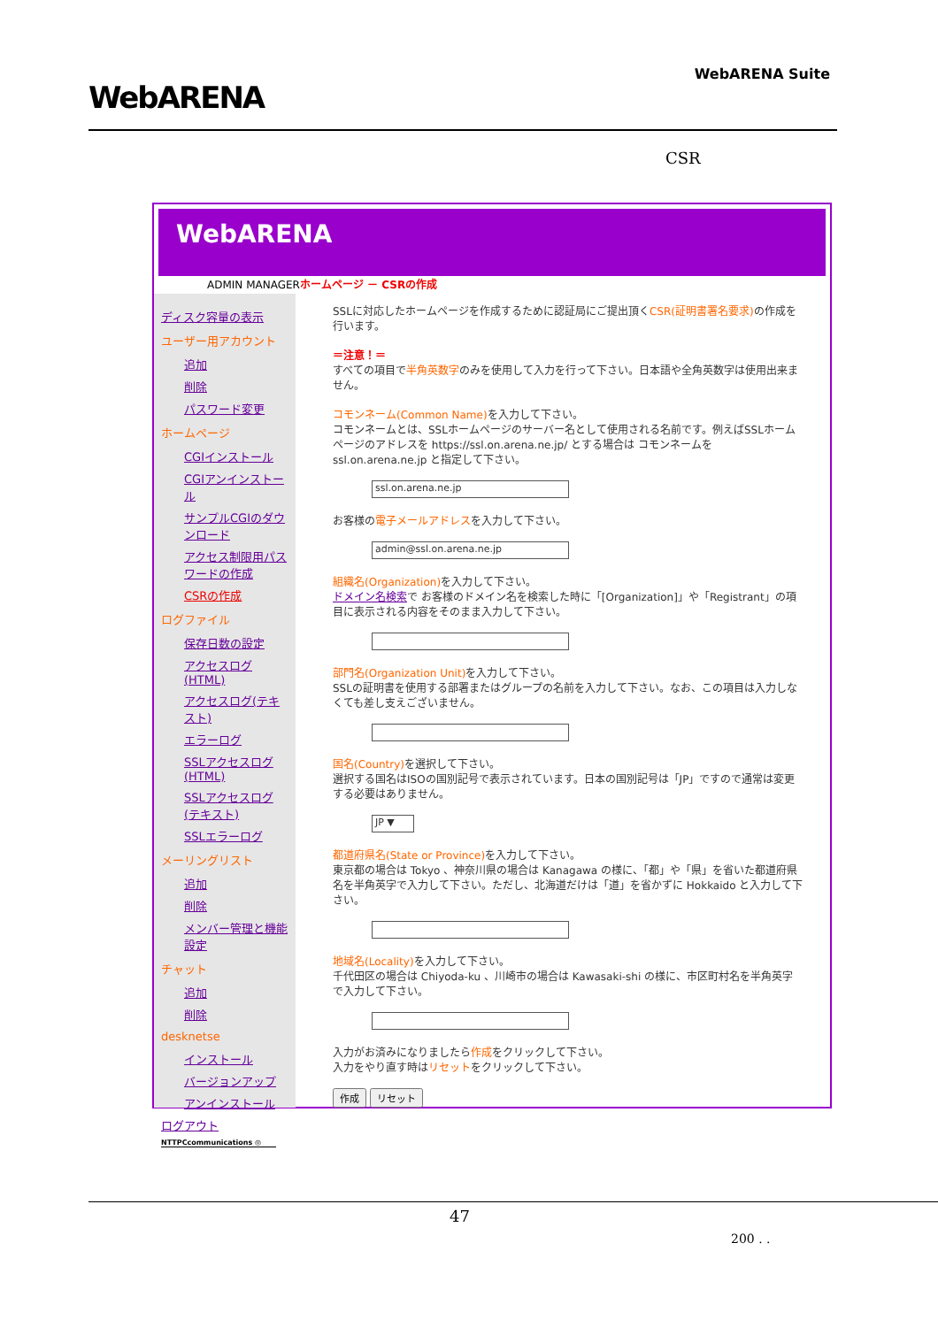WebARENA
WebARENA Suite
CSR
WebARENA
ADMIN MANAGERホームページ － CSRの作成
ディスク容量の表示
ユーザー用アカウント
追加
削除
パスワード変更
ホームページ
CGIインストール
CGIアンインストール
サンプルCGIのダウンロード
アクセス制限用パスワードの作成
CSRの作成
ログファイル
保存日数の設定
アクセスログ(HTML)
アクセスログ(テキスト)
エラーログ
SSLアクセスログ(HTML)
SSLアクセスログ(テキスト)
SSLエラーログ
メーリングリスト
追加
削除
メンバー管理と機能設定
チャット
追加
削除
desknetse
インストール
バージョンアップ
アンインストール
ログアウト
NTTPCcommunications ◎
SSLに対応したホームページを作成するために認証局にご提出頂くCSR(証明書署名要求) の作成を行います。
＝注意！＝
すべての項目で半角英数字のみを使用して入力を行って下さい。日本語や全角英数字は使用出来ません。
コモンネーム(Common Name) を入力して下さい。
コモンネームとは、SSLホームページのサーバー名として使用される名前です。例えばSSLホームページのアドレスを https://ssl.on.arena.ne.jp/ とする場合は コモンネームを ssl.on.arena.ne.jp と指定して下さい。
ssl.on.arena.ne.jp
お客様の電子メールアドレスを入力して下さい。
admin@ssl.on.arena.ne.jp
組織名(Organization) を入力して下さい。
ドメイン名検索で お客様のドメイン名を検索した時に「[Organization]」や「Registrant」の項目に表示される内容をそのまま入力して下さい。
部門名(Organization Unit) を入力して下さい。
SSLの証明書を使用する部署またはグループの名前を入力して下さい。なお、この項目は入力しなくても差し支えございません。
国名(Country) を選択して下さい。
選択する国名はISOの国別記号で表示されています。日本の国別記号は「JP」ですので通常は変更する必要はありません。
JP ▼
都道府県名(State or Province) を入力して下さい。
東京都の場合は Tokyo 、神奈川県の場合は Kanagawa の様に、「都」や「県」を省いた都道府県名を半角英字で入力して下さい。ただし、北海道だけは「道」を省かずに Hokkaido と入力して下さい。
地域名(Locality) を入力して下さい。
千代田区の場合は Chiyoda-ku 、川崎市の場合は Kawasaki-shi の様に、市区町村名を半角英字で入力して下さい。
入力がお済みになりましたら作成をクリックして下さい。
入力をやり直す時はリセットをクリックして下さい。
作成 リセット
47
200 . .